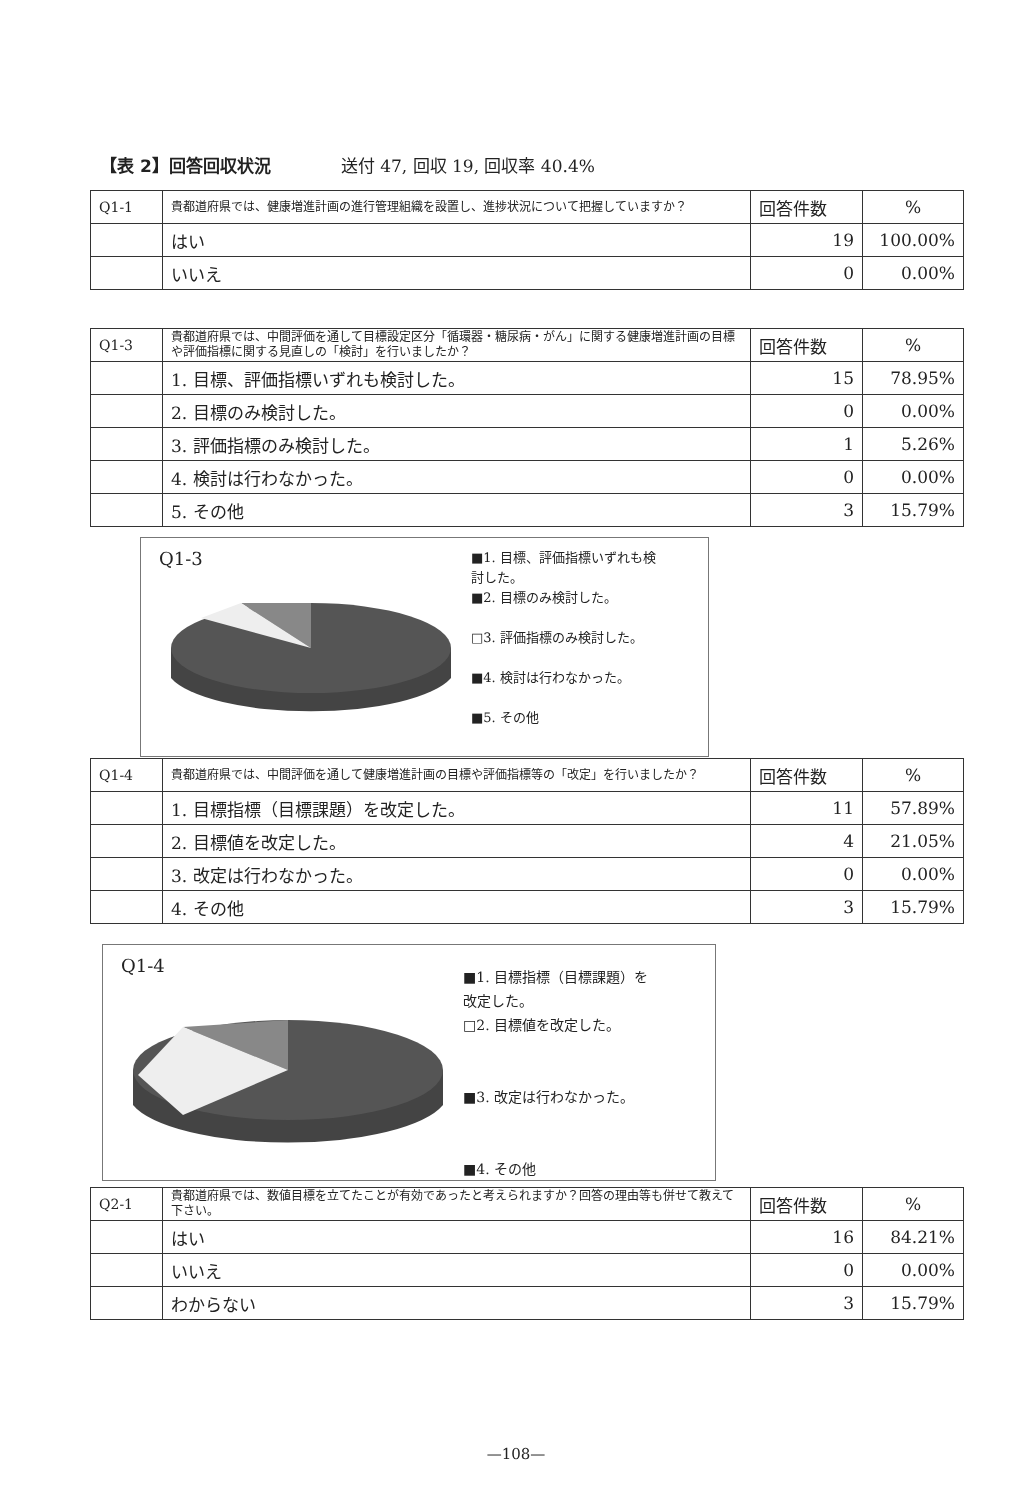【表 2】回答回収状況 送付 47, 回収 19, 回収率 40.4%
| Q1-1 | 貴都道府県では、健康増進計画の進行管理組織を設置し、進捗状況について把握していますか？ | 回答件数 | % |
| | はい | 19 | 100.00% |
| | いいえ | 0 | 0.00% |
| Q1-3 | 貴都道府県では、中間評価を通して目標設定区分「循環器・糖尿病・がん」に関する健康増進計画の目標や評価指標に関する見直しの「検討」を行いましたか？ | 回答件数 | % |
| | 1. 目標、評価指標いずれも検討した。 | 15 | 78.95% |
| | 2. 目標のみ検討した。 | 0 | 0.00% |
| | 3. 評価指標のみ検討した。 | 1 | 5.26% |
| | 4. 検討は行わなかった。 | 0 | 0.00% |
| | 5. その他 | 3 | 15.79% |
Q1-3
■1. 目標、評価指標いずれも検
討した。
■2. 目標のみ検討した。
□3. 評価指標のみ検討した。
■4. 検討は行わなかった。
■5. その他
| Q1-4 | 貴都道府県では、中間評価を通して健康増進計画の目標や評価指標等の「改定」を行いましたか？ | 回答件数 | % |
| | 1. 目標指標（目標課題）を改定した。 | 11 | 57.89% |
| | 2. 目標値を改定した。 | 4 | 21.05% |
| | 3. 改定は行わなかった。 | 0 | 0.00% |
| | 4. その他 | 3 | 15.79% |
Q1-4
■1. 目標指標（目標課題）を
改定した。
□2. 目標値を改定した。
■3. 改定は行わなかった。
■4. その他
| Q2-1 | 貴都道府県では、数値目標を立てたことが有効であったと考えられますか？回答の理由等も併せて教えて下さい。 | 回答件数 | % |
| | はい | 16 | 84.21% |
| | いいえ | 0 | 0.00% |
| | わからない | 3 | 15.79% |
—108—